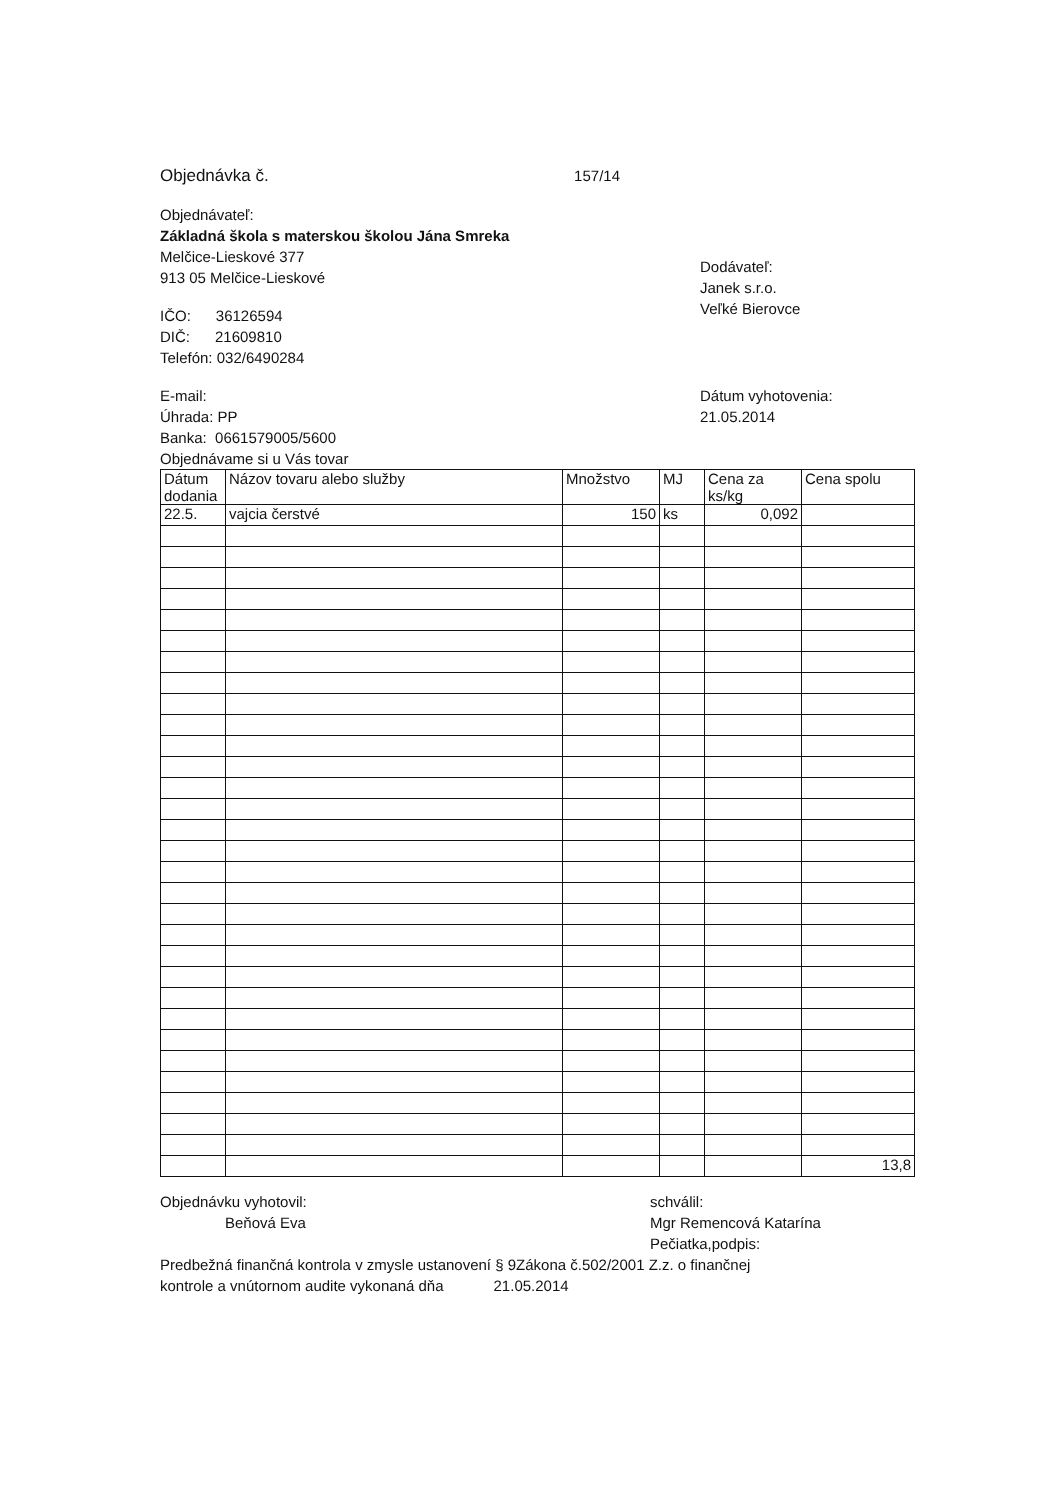Objednávka č. 157/14
Objednávateľ:
Základná škola s materskou školou Jána Smreka
Melčice-Lieskové 377
913 05 Melčice-Lieskové
IČO: 36126594
DIČ: 21609810
Telefón: 032/6490284
Dodávateľ:
Janek s.r.o.
Veľké Bierovce
E-mail:
Úhrada: PP
Banka: 0661579005/5600
Objednávame si u Vás tovar
Dátum vyhotovenia:
21.05.2014
| Dátum dodania | Názov tovaru alebo služby | Množstvo | MJ | Cena za ks/kg | Cena spolu |
| 22.5. | vajcia čerstvé | 150 | ks | 0,092 | |
| | | | | | 13,8 |
Objednávku vyhotovil:
Beňová Eva
schválil:
Mgr Remencová Katarína
Pečiatka,podpis:
Predbežná finančná kontrola v zmysle ustanovení § 9Zákona č.502/2001 Z.z. o finančnej
kontrole a vnútornom audite vykonaná dňa 21.05.2014